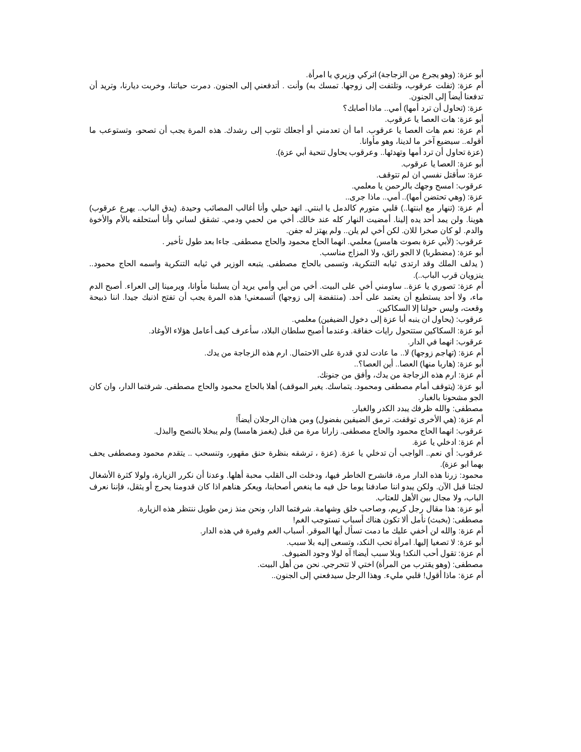أبو عزة: (وهو يجرع من الزجاجة) اتركي وزيري يا امرأة.
أم عزة: (تفلت عرقوب، وتلتفت إلى زوجها. تمسك به) وأنت . أتدفعني إلى الجنون. دمرت حياتنا، وخربت ديارنا، وتريد أن تدفعنا أيضاً إلى الجنون.
عزة: (تحاول أن ترد أمها) أمي.. ماذا أصابك؟
أبو عزة: هات العصا يا عرقوب.
أم عزة: نعم هات العصا يا عرقوب. اما أن تعدمني أو أجعلك تثوب إلى رشدك. هذه المرة يجب أن تصحو، وتستوعب ما أقوله.. سيضيع آخر ما لدينا، وهو مأوانا.
(عزة تحاول أن ترد أمها وتهدئها.. وعرقوب يحاول تنحية أبي عزة).
أبو عزة: العصا يا عرقوب.
عزة: سأقتل نفسي ان لم تتوقف.
عرقوب: امسح وجهك بالرحمن يا معلمي.
عزة: (وهي تحتضن أمها).. أمي.. ماذا جرى..
أم عزة: (تنهار مع ابنتها..) قلبي متورم كالدمل يا ابنتي. انهد حيلي وأنا أغالب المصائب وحيدة. (يدق الباب.. يهرع عرقوب) هوينا. ولن يمد أحد يده إلينا. أمضيت النهار كله عند خالك. أخي من لحمي ودمي. تشقق لساني وأنا أستحلفه بالأم والأخوة والدم. لو كان صخرا للان. لكن أخي لم يلن.. ولم يهتز له جفن.
عرقوب: (لأبي عزة بصوت هامس) معلمي. انهما الحاج محمود والحاج مصطفى. جاءا بعد طول تأخير .
أبو عزة: (مضطربا) لا الجو رائق، ولا المزاج مناسب.
( يدلف الملك وقد ارتدى ثيابه التنكرية، وتسمى بالحاج مصطفى. يتبعه الوزير في ثيابه التنكرية واسمه الحاج محمود.. ينزويان قرب الباب..).
أم عزة: تصوري يا عزة.. ساومني أخي على البيت. أخي من أبي وأمي يريد أن يسلبنا مأوانا، ويرمينا إلى العراء. أصبح الدم ماء، ولا أحد يستطيع أن يعتمد على أحد. (منتفضة إلى زوجها) أتسمعني! هذه المرة يجب أن تفتح اذنيك جيدا. اننا ذبيحة وقعت، وليس حولنا إلا السكاكين.
عرقوب: (يحاول ان ينبه أبا عزة إلى دخول الضيفين) معلمي.
أبو عزة: السكاكين ستتحول رايات خفاقة. وعندما أصبح سلطان البلاد، سأعرف كيف أعامل هؤلاء الأوغاد.
عرقوب: انهما في الدار.
أم عزة: (تهاجم زوجها) لا.. ما عادت لدي قدرة على الاحتمال. ارم هذه الزجاجة من يدك.
أبو عزة: (هاربا منها) العصا.. أين العصا؟..
أم عزة: ارم هذه الزجاجة من يدك، وأفق من جنونك.
أبو عزة: (يتوقف أمام مصطفى ومحمود. يتماسك. يغير الموقف) أهلا بالحاج محمود والحاج مصطفى. شرفتما الدار، وان كان الجو مشحونا بالغبار.
مصطفى: والله ظرفك يبدد الكدر والغبار.
أم عزة: (هي الأخرى توقفت. ترمق الضيفين بفضول) ومن هذان الرجلان أيضاً!
عرقوب: انهما الحاج محمود والحاج مصطفى. زارانا مرة من قبل (يغمز هامسا) ولم يبخلا بالنصح والبذل.
أم عزة: ادخلي يا عزة.
عرقوب: أي نعم.. الواجب أن تدخلي يا عزة. (عزة ، ترشقه بنظرة حنق مقهور، وتنسحب .. يتقدم محمود ومصطفى يحف بهما ابو عزة).
محمود: زرنا هذه الدار مرة، فانشرح الخاطر فيها، ودخلت الى القلب محبة أهلها. وعدنا أن نكرر الزيارة، ولولا كثرة الأشغال لجئنا قبل الآن. ولكن يبدو اننا صادفنا يوما حل فيه ما ينغص أصحابنا، ويعكر هناهم اذا كان قدومنا يحرج أو يثقل، فإننا نعرف الباب، ولا مجال بين الأهل للعتاب.
أبو عزة: هذا مقال رجل كريم، وصاحب خلق وشهامة. شرفتما الدار، ونحن منذ زمن طويل ننتظر هذه الزيارة.
مصطفى: (بخبث) نأمل ألا تكون هناك أسباب تستوجب الغم!
أم عزة: والله لن أخفي عليك ما دمت تسأل أيها الموقر. أسباب الغم وفيرة في هذه الدار.
أبو عزة: لا تصغيا إليها. امرأة تحب النكد، وتسعى إليه بلا سبب.
أم عزة: تقول أحب النكد! وبلا سبب أيضا! آه لولا وجود الضيوف.
مصطفى: (وهو يقترب من المرأة) اختي لا تتحرجي. نحن من أهل البيت.
أم عزة: ماذا أقول! قلبي مليء. وهذا الرجل سيدفعني إلى الجنون..